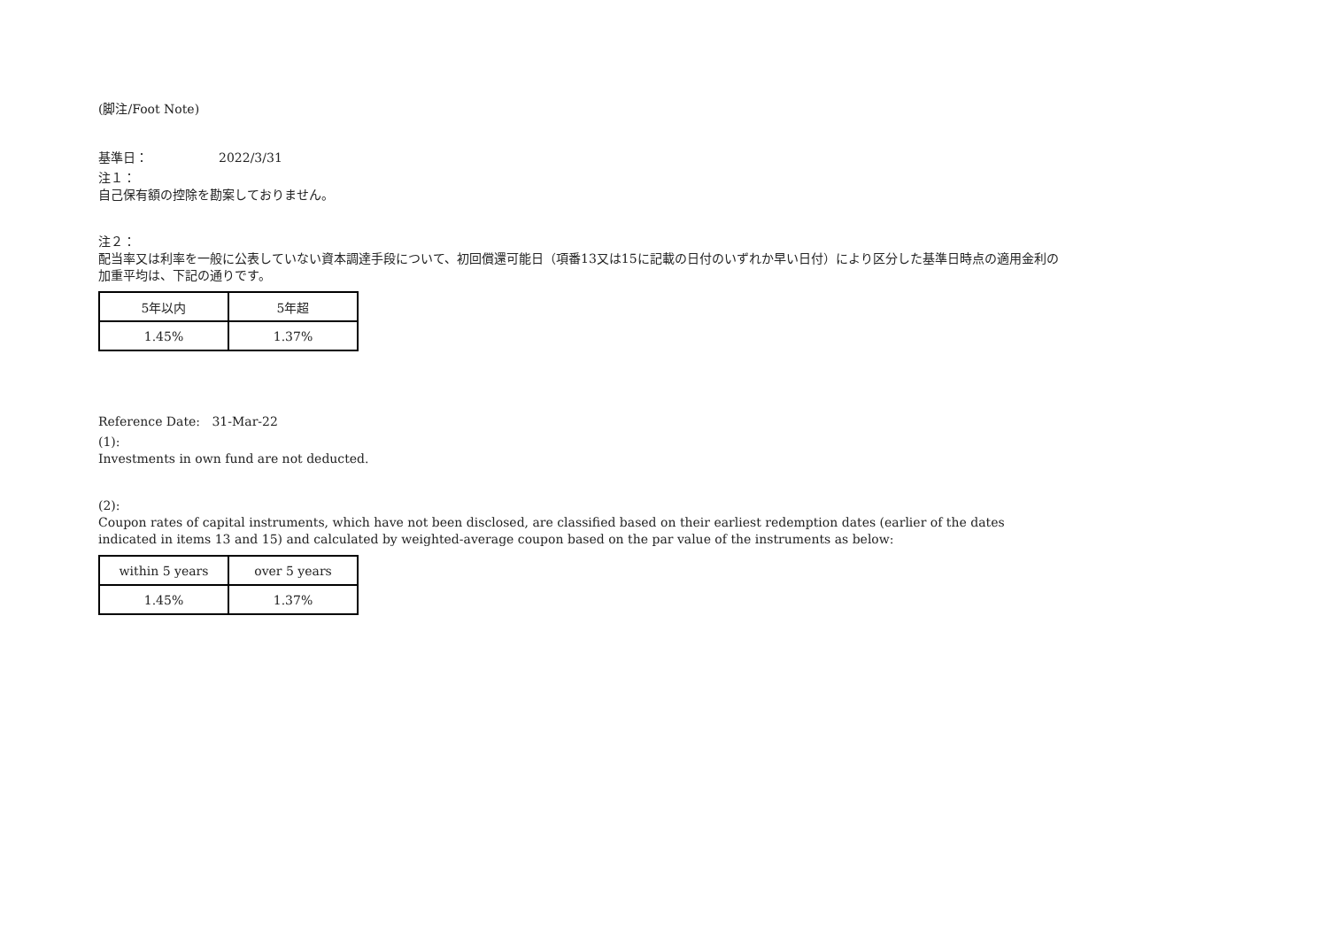(脚注/Foot Note)
基準日： 2022/3/31
注１：
自己保有額の控除を勘案しておりません。
注２：
配当率又は利率を一般に公表していない資本調達手段について、初回償還可能日（項番13又は15に記載の日付のいずれか早い日付）により区分した基準日時点の適用金利の
加重平均は、下記の通りです。
| 5年以内 | 5年超 |
| 1.45% | 1.37% |
Reference Date: 31-Mar-22
(1):
Investments in own fund are not deducted.
(2):
Coupon rates of capital instruments, which have not been disclosed, are classified based on their earliest redemption dates (earlier of the dates
indicated in items 13 and 15) and calculated by weighted-average coupon based on the par value of the instruments as below:
| within 5 years | over 5 years |
| 1.45% | 1.37% |